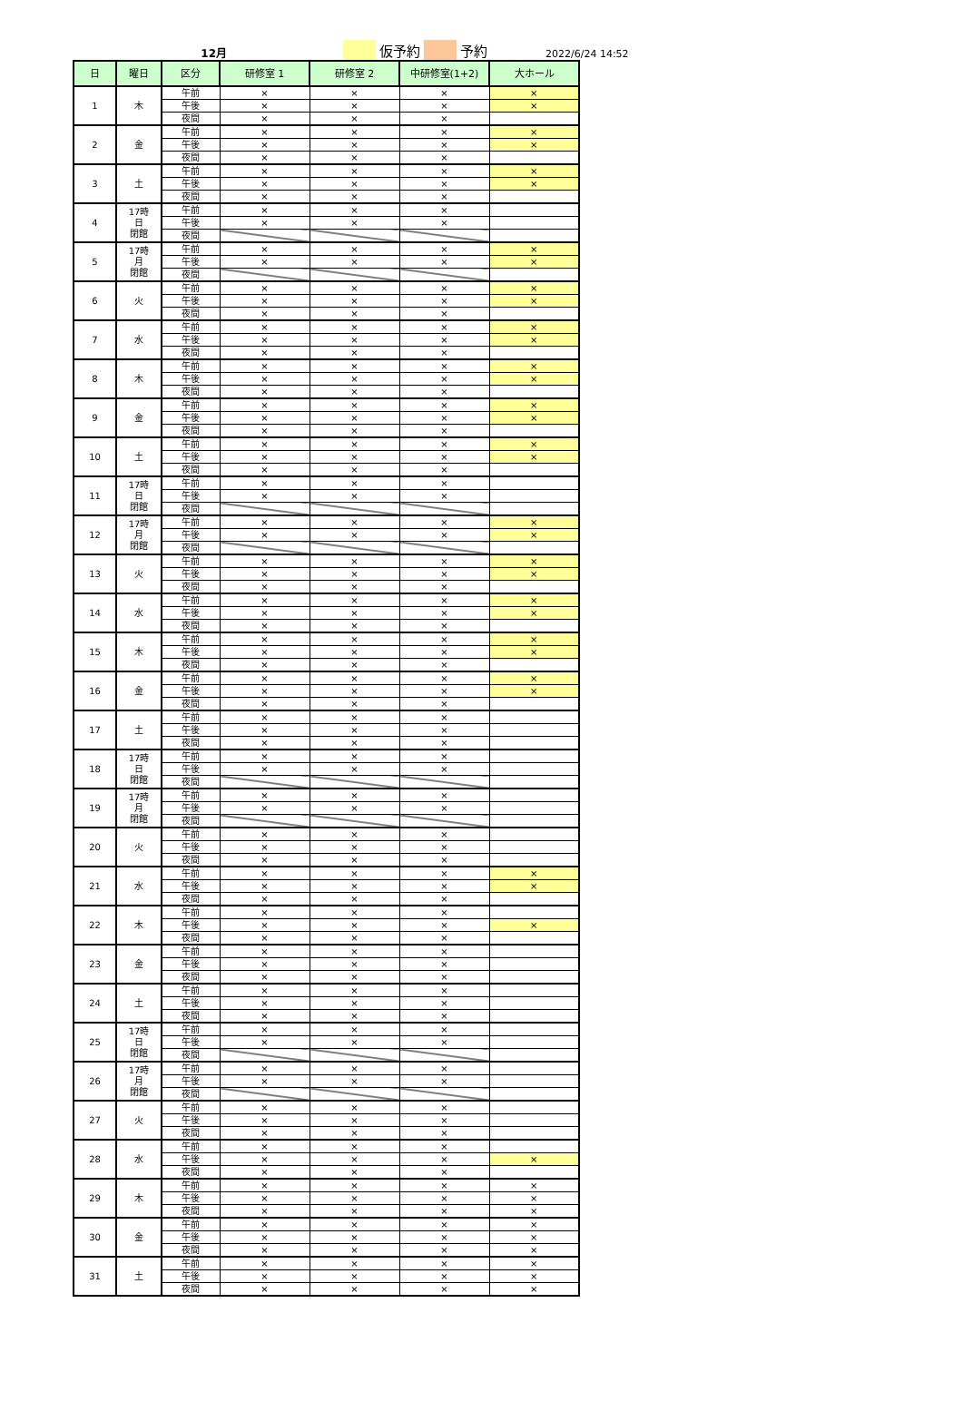12月 仮予約 予約 2022/6/24 14:52
| 日 | 曜日 | 区分 | 研修室 1 | 研修室 2 | 中研修室(1+2) | 大ホール |
| --- | --- | --- | --- | --- | --- | --- |
| 1 | 木 | 午前 | × | × | × | × |
| | | 午後 | × | × | × | × |
| | | 夜間 | × | × | × | |
| 2 | 金 | 午前 | × | × | × | × |
| | | 午後 | × | × | × | × |
| | | 夜間 | × | × | × | |
| 3 | 土 | 午前 | × | × | × | × |
| | | 午後 | × | × | × | × |
| | | 夜間 | × | × | × | |
| 4 | 17時 日 閉館 | 午前 | × | × | × | |
| | | 午後 | × | × | × | |
| | | 夜間 | | | | |
| 5 | 17時 月 閉館 | 午前 | × | × | × | × |
| | | 午後 | × | × | × | × |
| | | 夜間 | | | | |
| 6 | 火 | 午前 | × | × | × | × |
| | | 午後 | × | × | × | × |
| | | 夜間 | × | × | × | |
| 7 | 水 | 午前 | × | × | × | × |
| | | 午後 | × | × | × | × |
| | | 夜間 | × | × | × | |
| 8 | 木 | 午前 | × | × | × | × |
| | | 午後 | × | × | × | × |
| | | 夜間 | × | × | × | |
| 9 | 金 | 午前 | × | × | × | × |
| | | 午後 | × | × | × | × |
| | | 夜間 | × | × | × | |
| 10 | 土 | 午前 | × | × | × | × |
| | | 午後 | × | × | × | × |
| | | 夜間 | × | × | × | |
| 11 | 17時 日 閉館 | 午前 | × | × | × | |
| | | 午後 | × | × | × | |
| | | 夜間 | | | | |
| 12 | 17時 月 閉館 | 午前 | × | × | × | × |
| | | 午後 | × | × | × | × |
| | | 夜間 | | | | |
| 13 | 火 | 午前 | × | × | × | × |
| | | 午後 | × | × | × | × |
| | | 夜間 | × | × | × | |
| 14 | 水 | 午前 | × | × | × | × |
| | | 午後 | × | × | × | × |
| | | 夜間 | × | × | × | |
| 15 | 木 | 午前 | × | × | × | × |
| | | 午後 | × | × | × | × |
| | | 夜間 | × | × | × | |
| 16 | 金 | 午前 | × | × | × | × |
| | | 午後 | × | × | × | × |
| | | 夜間 | × | × | × | |
| 17 | 土 | 午前 | × | × | × | |
| | | 午後 | × | × | × | |
| | | 夜間 | × | × | × | |
| 18 | 17時 日 閉館 | 午前 | × | × | × | |
| | | 午後 | × | × | × | |
| | | 夜間 | | | | |
| 19 | 17時 月 閉館 | 午前 | × | × | × | |
| | | 午後 | × | × | × | |
| | | 夜間 | | | | |
| 20 | 火 | 午前 | × | × | × | |
| | | 午後 | × | × | × | |
| | | 夜間 | × | × | × | |
| 21 | 水 | 午前 | × | × | × | × |
| | | 午後 | × | × | × | × |
| | | 夜間 | × | × | × | |
| 22 | 木 | 午前 | × | × | × | |
| | | 午後 | × | × | × | × |
| | | 夜間 | × | × | × | |
| 23 | 金 | 午前 | × | × | × | |
| | | 午後 | × | × | × | |
| | | 夜間 | × | × | × | |
| 24 | 土 | 午前 | × | × | × | |
| | | 午後 | × | × | × | |
| | | 夜間 | × | × | × | |
| 25 | 17時 日 閉館 | 午前 | × | × | × | |
| | | 午後 | × | × | × | |
| | | 夜間 | | | | |
| 26 | 17時 月 閉館 | 午前 | × | × | × | |
| | | 午後 | × | × | × | |
| | | 夜間 | | | | |
| 27 | 火 | 午前 | × | × | × | |
| | | 午後 | × | × | × | |
| | | 夜間 | × | × | × | |
| 28 | 水 | 午前 | × | × | × | |
| | | 午後 | × | × | × | × |
| | | 夜間 | × | × | × | |
| 29 | 木 | 午前 | × | × | × | × |
| | | 午後 | × | × | × | × |
| | | 夜間 | × | × | × | × |
| 30 | 金 | 午前 | × | × | × | × |
| | | 午後 | × | × | × | × |
| | | 夜間 | × | × | × | × |
| 31 | 土 | 午前 | × | × | × | × |
| | | 午後 | × | × | × | × |
| | | 夜間 | × | × | × | × |